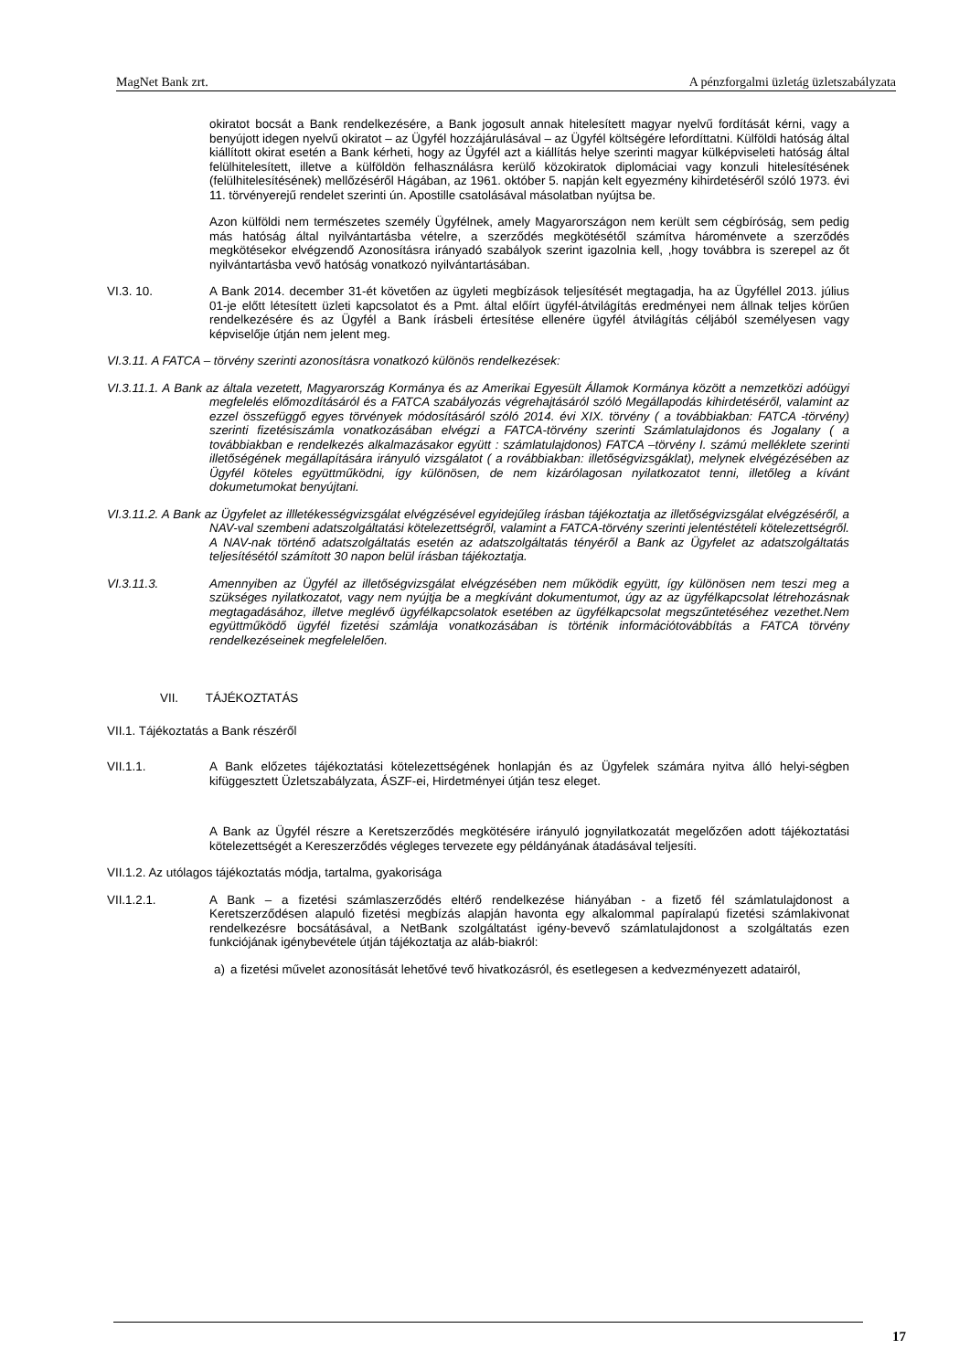MagNet Bank zrt. A pénzforgalmi üzletág üzletszabályzata
okiratot bocsát a Bank rendelkezésére, a Bank jogosult annak hitelesített magyar nyelvű fordítását kérni, vagy a benyújott idegen nyelvű okiratot – az Ügyfél hozzájárulásával – az Ügyfél költségére lefordíttatni. Külföldi hatóság által kiállított okirat esetén a Bank kérheti, hogy az Ügyfél azt a kiállítás helye szerinti magyar külképviseleti hatóság által felülhitelesített, illetve a külföldön felhasználásra kerülő közokiratok diplomáciai vagy konzuli hitelesítésének (felülhitelesítésének) mellőzéséről Hágában, az 1961. október 5. napján kelt egyezmény kihirdetéséről szóló 1973. évi 11. törvényerejű rendelet szerinti ún. Apostille csatolásával másolatban nyújtsa be.
Azon külföldi nem természetes személy Ügyfélnek, amely Magyarországon nem került sem cégbíróság, sem pedig más hatóság által nyilvántartásba vételre, a szerződés megkötésétől számítva hároménvete a szerződés megkötésekor elvégzendő Azonosításra irányadó szabályok szerint igazolnia kell, ,hogy továbbra is szerepel az őt nyilvántartásba vevő hatóság vonatkozó nyilvántartásában.
VI.3. 10. A Bank 2014. december 31-ét követően az ügyleti megbízások teljesítését megtagadja, ha az Ügyféllel 2013. július 01-je előtt létesített üzleti kapcsolatot és a Pmt. által előírt ügyfél-átvilágítás eredményei nem állnak teljes körűen rendelkezésére és az Ügyfél a Bank írásbeli értesítése ellenére ügyfél átvilágítás céljából személyesen vagy képviselője útján nem jelent meg.
VI.3.11. A FATCA – törvény szerinti azonosításra vonatkozó különös rendelkezések:
VI.3.11.1. A Bank az általa vezetett, Magyarország Kormánya és az Amerikai Egyesült Államok Kormánya között a nemzetközi adóügyi megfelelés előmozdításáról és a FATCA szabályozás végrehajtásáról szóló Megállapodás kihirdetéséről, valamint az ezzel összefüggő egyes törvények módosításáról szóló 2014. évi XIX. törvény ( a továbbiakban: FATCA -törvény) szerinti fizetésiszámla vonatkozásában elvégzi a FATCA-törvény szerinti Számlatulajdonos és Jogalany ( a továbbiakban e rendelkezés alkalmazásakor együtt : számlatulajdonos) FATCA –törvény I. számú melléklete szerinti illetőségének megállapítására irányuló vizsgálatot ( a rovábbiakban: illetőségvizsgáklat), melynek elvégézésében az Ügyfél köteles együttműködni, így különösen, de nem kizárólagosan nyilatkozatot tenni, illetőleg a kívánt dokumetumokat benyújtani.
VI.3.11.2. A Bank az Ügyfelet az illletékességvizsgálat elvégzésével egyidejűleg írásban tájékoztatja az illetőségvizsgálat elvégzéséről, a NAV-val szembeni adatszolgáltatási kötelezettségről, valamint a FATCA-törvény szerinti jelentéstételi kötelezettségről. A NAV-nak történő adatszolgáltatás esetén az adatszolgáltatás tényéről a Bank az Ügyfelet az adatszolgáltatás teljesítésétól számított 30 napon belül írásban tájékoztatja.
VI.3.11.3. Amennyiben az Ügyfél az illetőségvizsgálat elvégzésében nem működik együtt, így különösen nem teszi meg a szükséges nyilatkozatot, vagy nem nyújtja be a megkívánt dokumentumot, úgy az az ügyfélkapcsolat létrehozásnak megtagadásához, illetve meglévő ügyfélkapcsolatok esetében az ügyfélkapcsolat megszűntetéséhez vezethet.Nem együttműködő ügyfél fizetési számlája vonatkozásában is történik információtovábbítás a FATCA törvény rendelkezéseinek megfelelelően.
VII. TÁJÉKOZTATÁS
VII.1. Tájékoztatás a Bank részéről
VII.1.1. A Bank előzetes tájékoztatási kötelezettségének honlapján és az Ügyfelek számára nyitva álló helyi-ségben kifüggesztett Üzletszabályzata, ÁSZF-ei, Hirdetményei útján tesz eleget.
A Bank az Ügyfél részre a Keretszerződés megkötésére irányuló jognyilatkozatát megelőzően adott tájékoztatási kötelezettségét a Kereszerződés végleges tervezete egy példányának átadásával teljesíti.
VII.1.2. Az utólagos tájékoztatás módja, tartalma, gyakorisága
VII.1.2.1. A Bank – a fizetési számlaszerződés eltérő rendelkezése hiányában - a fizető fél számlatulajdonost a Keretszerződésen alapuló fizetési megbízás alapján havonta egy alkalommal papíralapú fizetési számlakivonat rendelkezésre bocsátásával, a NetBank szolgáltatást igény-bevevő számlatulajdonost a szolgáltatás ezen funkciójának igénybevétele útján tájékoztatja az aláb-biakról:
a) a fizetési művelet azonosítását lehetővé tevő hivatkozásról, és esetlegesen a kedvezményezett adatairól,
17